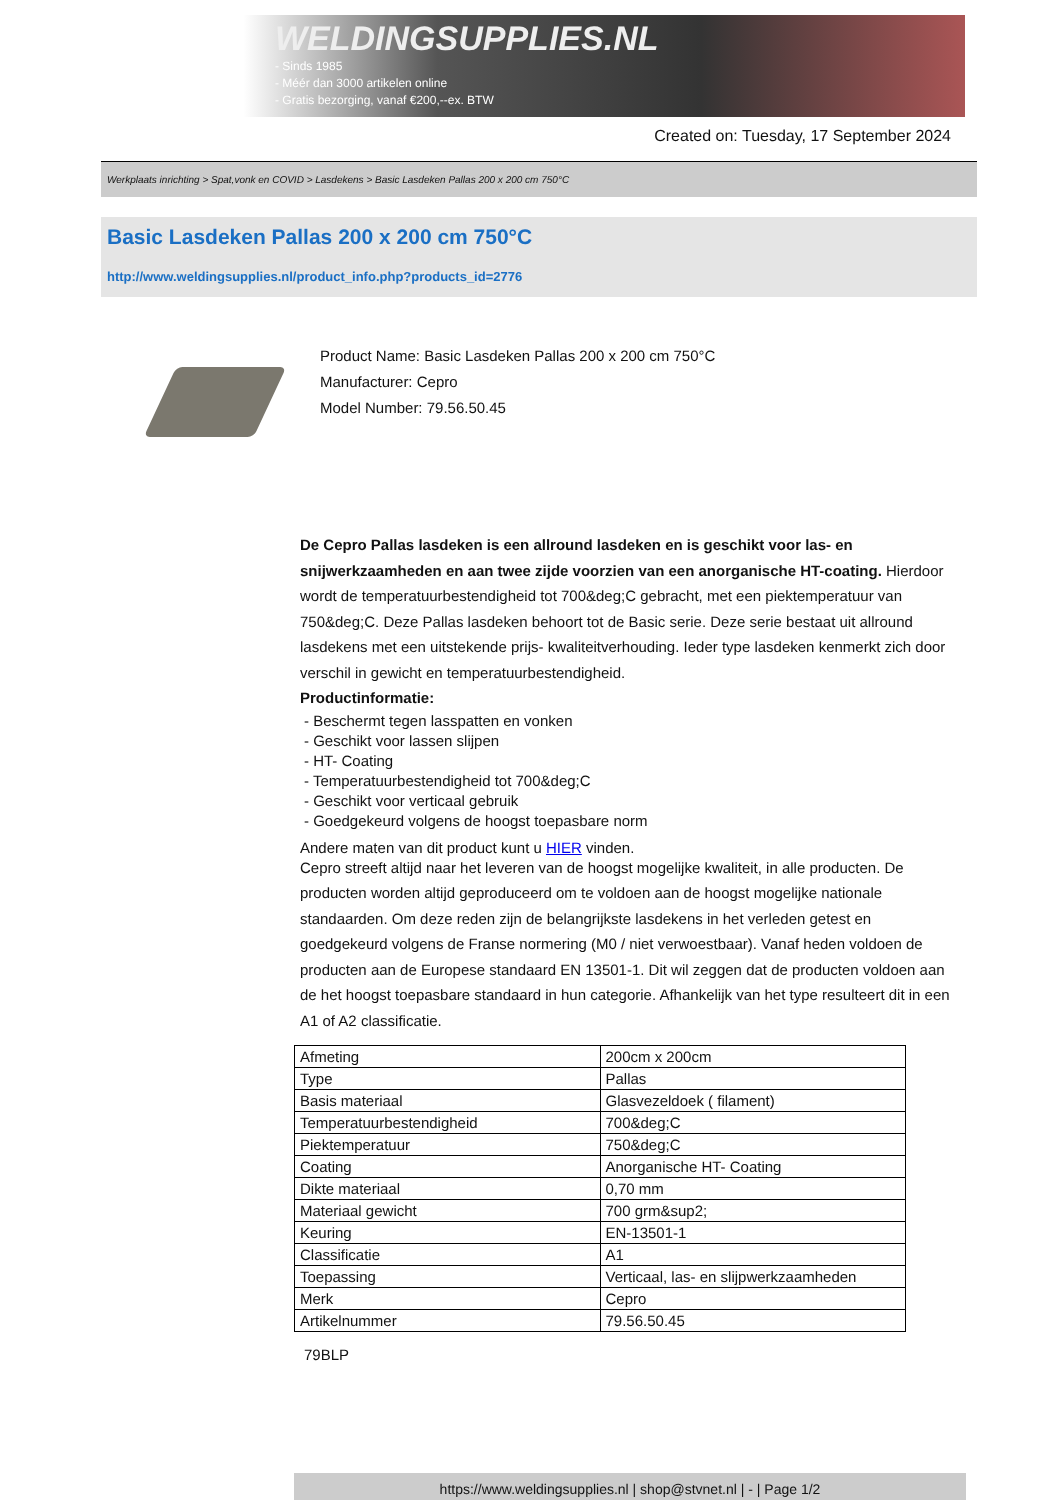WELDINGSUPPLIES.NL
- Sinds 1985
- Méér dan 3000 artikelen online
- Gratis bezorging, vanaf €200,--ex. BTW
Created on: Tuesday, 17 September 2024
Werkplaats inrichting > Spat,vonk en COVID > Lasdekens > Basic Lasdeken Pallas 200 x 200 cm 750°C
Basic Lasdeken Pallas 200 x 200 cm 750°C
http://www.weldingsupplies.nl/product_info.php?products_id=2776
Product Name: Basic Lasdeken Pallas 200 x 200 cm 750°C
Manufacturer: Cepro
Model Number: 79.56.50.45
De Cepro Pallas lasdeken is een allround lasdeken en is geschikt voor las- en snijwerkzaamheden en aan twee zijde voorzien van een anorganische HT-coating. Hierdoor wordt de temperatuurbestendigheid tot 700&deg;C gebracht, met een piektemperatuur van 750&deg;C. Deze Pallas lasdeken behoort tot de Basic serie. Deze serie bestaat uit allround lasdekens met een uitstekende prijs- kwaliteitverhouding. Ieder type lasdeken kenmerkt zich door verschil in gewicht en temperatuurbestendigheid.
Productinformatie:
- Beschermt tegen lasspatten en vonken
- Geschikt voor lassen slijpen
- HT- Coating
- Temperatuurbestendigheid tot 700&deg;C
- Geschikt voor verticaal gebruik
- Goedgekeurd volgens de hoogst toepasbare norm
Andere maten van dit product kunt u HIER vinden.
Cepro streeft altijd naar het leveren van de hoogst mogelijke kwaliteit, in alle producten. De producten worden altijd geproduceerd om te voldoen aan de hoogst mogelijke nationale standaarden. Om deze reden zijn de belangrijkste lasdekens in het verleden getest en goedgekeurd volgens de Franse normering (M0 / niet verwoestbaar). Vanaf heden voldoen de producten aan de Europese standaard EN 13501-1. Dit wil zeggen dat de producten voldoen aan de het hoogst toepasbare standaard in hun categorie. Afhankelijk van het type resulteert dit in een A1 of A2 classificatie.
| Afmeting | 200cm x 200cm |
| Type | Pallas |
| Basis materiaal | Glasvezeldoek ( filament) |
| Temperatuurbestendigheid | 700&deg;C |
| Piektemperatuur | 750&deg;C |
| Coating | Anorganische HT- Coating |
| Dikte materiaal | 0,70 mm |
| Materiaal gewicht | 700 grm&sup2; |
| Keuring | EN-13501-1 |
| Classificatie | A1 |
| Toepassing | Verticaal, las- en slijpwerkzaamheden |
| Merk | Cepro |
| Artikelnummer | 79.56.50.45 |
79BLP
https://www.weldingsupplies.nl | shop@stvnet.nl | - | Page 1/2